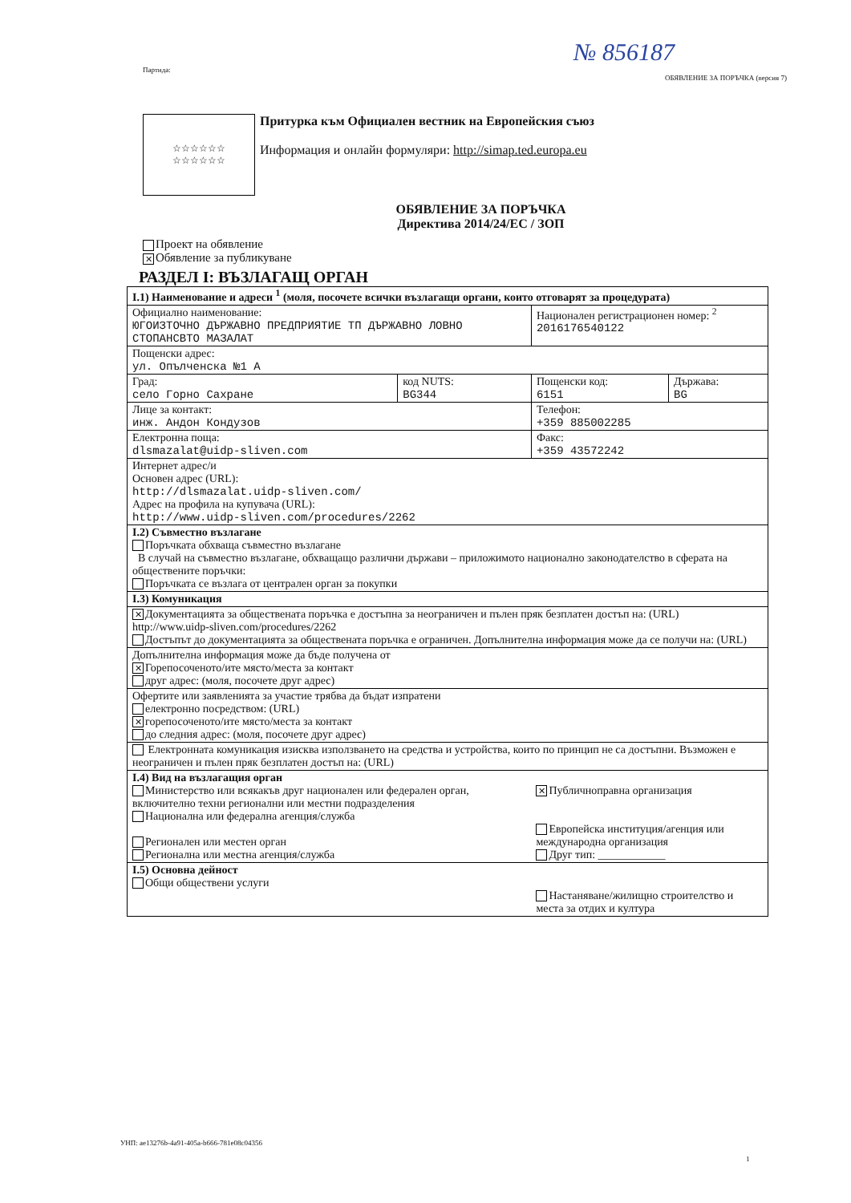№ 856187
Партида:
ОБЯВЛЕНИЕ ЗА ПОРЪЧКА (версия 7)
☆☆☆☆☆☆
☆☆☆☆☆☆
Притурка към Официален вестник на Европейския съюз
Информация и онлайн формуляри: http://simap.ted.europa.eu
ОБЯВЛЕНИЕ ЗА ПОРЪЧКА
Директива 2014/24/ЕС / ЗОП
Проект на обявление
✕ Обявление за публикуване
РАЗДЕЛ I: ВЪЗЛАГАЩ ОРГАН
| I.1) Наименование и адреси <sup>1</sup> (моля, посочете всички възлагащи органи, които отговарят за процедурата) | | | |
| Официално наименование: ЮГОИЗТОЧНО ДЪРЖАВНО ПРЕДПРИЯТИЕ ТП ДЪРЖАВНО ЛОВНО СТОПАНСВТО МАЗАЛАТ | | Национален регистрационен номер: <sup>2</sup> 2016176540122 | |
| Пощенски адрес: ул. Опълченска №1 А | | | |
| Град: село Горно Сахране | код NUTS: BG344 | Пощенски код: 6151 | Държава: BG |
| Лице за контакт: инж. Андон Кондузов | | Телефон: +359 885002285 | |
| Електронна поща: dlsmazalat@uidp-sliven.com | | Факс: +359 43572242 | |
| Интернет адрес/и Основен адрес (URL): http://dlsmazalat.uidp-sliven.com/ Адрес на профила на купувача (URL): http://www.uidp-sliven.com/procedures/2262 | | | |
| I.2) Съвместно възлагане Поръчката обхваща съвместно възлагане В случай на съвместно възлагане, обхващащо различни държави – приложимото национално законодателство в сферата на обществените поръчки: Поръчката се възлага от централен орган за покупки | | | |
| I.3) Комуникация | | | |
| ✕ Документацията за обществената поръчка е достъпна за неограничен и пълен пряк безплатен достъп на: (URL) http://www.uidp-sliven.com/procedures/2262 Достъпът до документацията за обществената поръчка е ограничен. Допълнителна информация може да се получи на: (URL) | | | |
| Допълнителна информация може да бъде получена от ✕ Горепосоченото/ите място/места за контакт друг адрес: (моля, посочете друг адрес) | | | |
| Офертите или заявленията за участие трябва да бъдат изпратени електронно посредством: (URL) ✕ горепосоченото/ите място/места за контакт до следния адрес: (моля, посочете друг адрес) | | | |
| Електронната комуникация изисква използването на средства и устройства, които по принцип не са достъпни. Възможен е неограничен и пълен пряк безплатен достъп на: (URL) | | | |
| I.4) Вид на възлагащия орган Министерство или всякакъв друг национален или федерален орган, включително техни регионални или местни подразделения Национална или федерална агенция/служба Регионален или местен орган Регионална или местна агенция/служба | | ✕ Публичноправна организация Европейска институция/агенция или международна организация Друг тип: ____________ | |
| I.5) Основна дейност Общи обществени услуги | | Настаняване/жилищно строителство и места за отдих и култура | |
УНП: ae13276b-4a91-405a-b666-781e08c04356
1